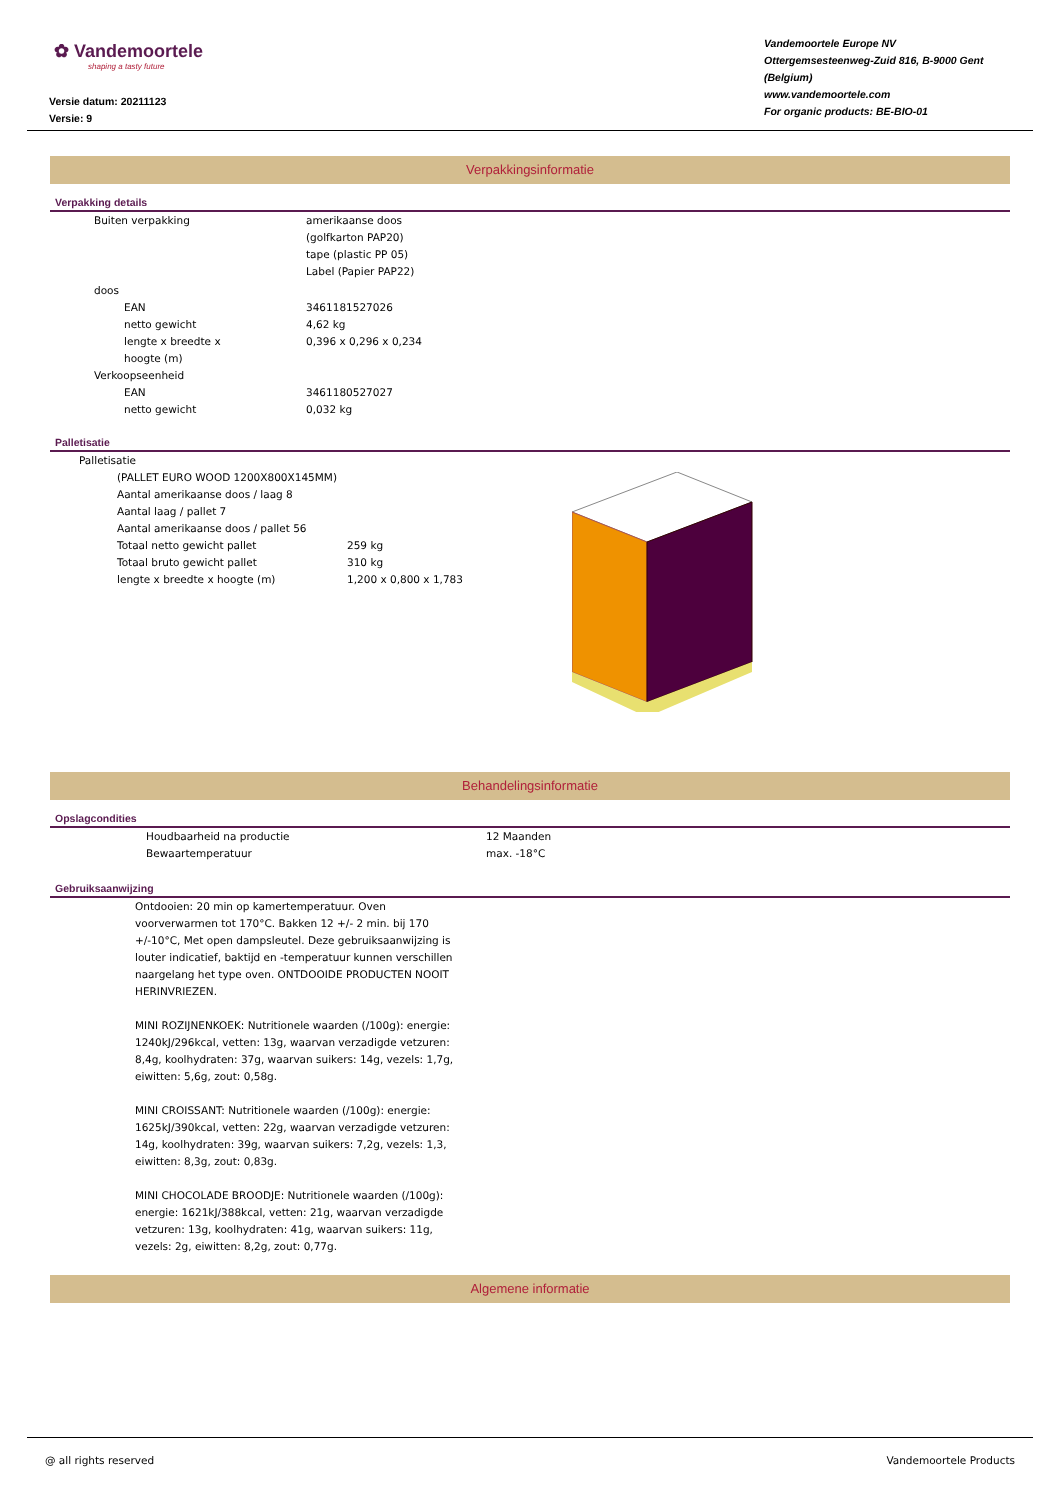✿ Vandemoortele
shaping a tasty future
Versie datum: 20211123
Versie: 9
Vandemoortele Europe NV
Ottergemsesteenweg-Zuid 816, B-9000 Gent (Belgium)
www.vandemoortele.com
For organic products: BE-BIO-01
Verpakkingsinformatie
Verpakking details
| | Buiten verpakking | | amerikaanse doos (golfkarton PAP20) tape (plastic PP 05) Label (Papier PAP22) |
| | doos | | |
| | | EAN | 3461181527026 |
| | | netto gewicht | 4,62 kg |
| | | lengte x breedte x hoogte (m) | 0,396 x 0,296 x 0,234 |
| | Verkoopseenheid | | |
| | | EAN | 3461180527027 |
| | | netto gewicht | 0,032 kg |
Palletisatie
| | Palletisatie | |
| | (PALLET EURO WOOD 1200X800X145MM) Aantal amerikaanse doos / laag 8 Aantal laag / pallet 7 Aantal amerikaanse doos / pallet 56 Totaal netto gewicht pallet Totaal bruto gewicht pallet lengte x breedte x hoogte (m) | 259 kg 310 kg 1,200 x 0,800 x 1,783 |
Behandelingsinformatie
Opslagcondities
| | Houdbaarheid na productie | 12 Maanden |
| | Bewaartemperatuur | max. -18°C |
Gebruiksaanwijzing
Ontdooien: 20 min op kamertemperatuur. Oven voorverwarmen tot 170°C. Bakken 12 +/- 2 min. bij 170 +/-10°C, Met open dampsleutel. Deze gebruiksaanwijzing is louter indicatief, baktijd en -temperatuur kunnen verschillen naargelang het type oven. ONTDOOIDE PRODUCTEN NOOIT HERINVRIEZEN.
MINI ROZIJNENKOEK: Nutritionele waarden (/100g): energie: 1240kJ/296kcal, vetten: 13g, waarvan verzadigde vetzuren: 8,4g, koolhydraten: 37g, waarvan suikers: 14g, vezels: 1,7g, eiwitten: 5,6g, zout: 0,58g.
MINI CROISSANT: Nutritionele waarden (/100g): energie: 1625kJ/390kcal, vetten: 22g, waarvan verzadigde vetzuren: 14g, koolhydraten: 39g, waarvan suikers: 7,2g, vezels: 1,3, eiwitten: 8,3g, zout: 0,83g.
MINI CHOCOLADE BROODJE: Nutritionele waarden (/100g): energie: 1621kJ/388kcal, vetten: 21g, waarvan verzadigde vetzuren: 13g, koolhydraten: 41g, waarvan suikers: 11g, vezels: 2g, eiwitten: 8,2g, zout: 0,77g.
Algemene informatie
@ all rights reserved Vandemoortele Products